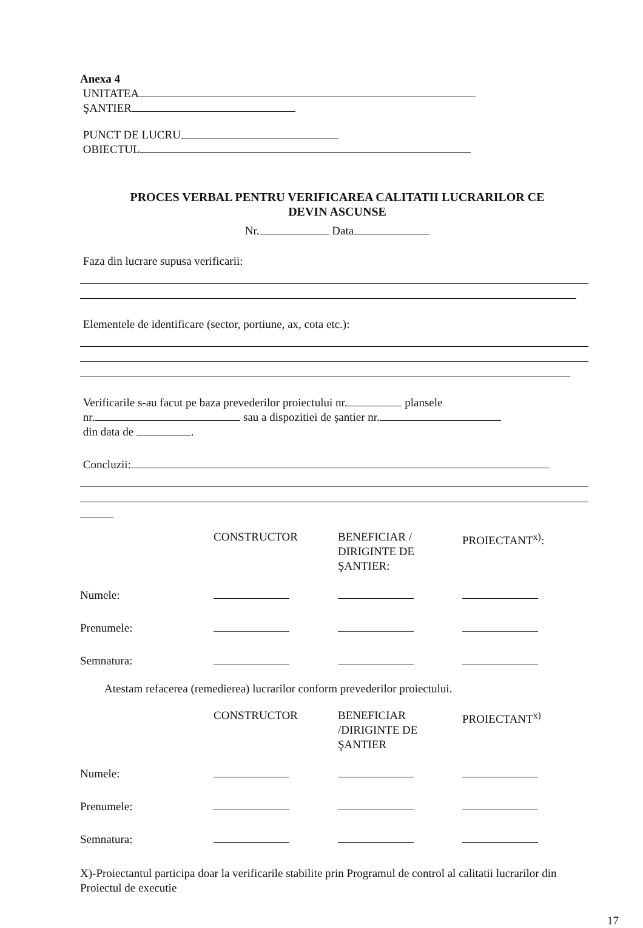Anexa 4
UNITATEA
ŞANTIER
PUNCT DE LUCRU
OBIECTUL
PROCES VERBAL PENTRU VERIFICAREA CALITATII LUCRARILOR CE
DEVIN ASCUNSE
Nr. Data
Faza din lucrare supusa verificarii:
Elementele de identificare (sector, portiune, ax, cota etc.):
Verificarile s-au facut pe baza prevederilor proiectului nr. plansele
nr. sau a dispozitiei de şantier nr.
din data de .
Concluzii:
| | CONSTRUCTOR | BENEFICIAR / DIRIGINTE DE ŞANTIER: | PROIECTANT<sup>x)</sup>: |
| Numele: | | | |
| Prenumele: | | | |
| Semnatura: | | | |
Atestam refacerea (remedierea) lucrarilor conform prevederilor proiectului.
| | CONSTRUCTOR | BENEFICIAR /DIRIGINTE DE ŞANTIER | PROIECTANT<sup>x)</sup> |
| Numele: | | | |
| Prenumele: | | | |
| Semnatura: | | | |
X)-Proiectantul participa doar la verificarile stabilite prin Programul de control al calitatii lucrarilor din Proiectul de executie
17